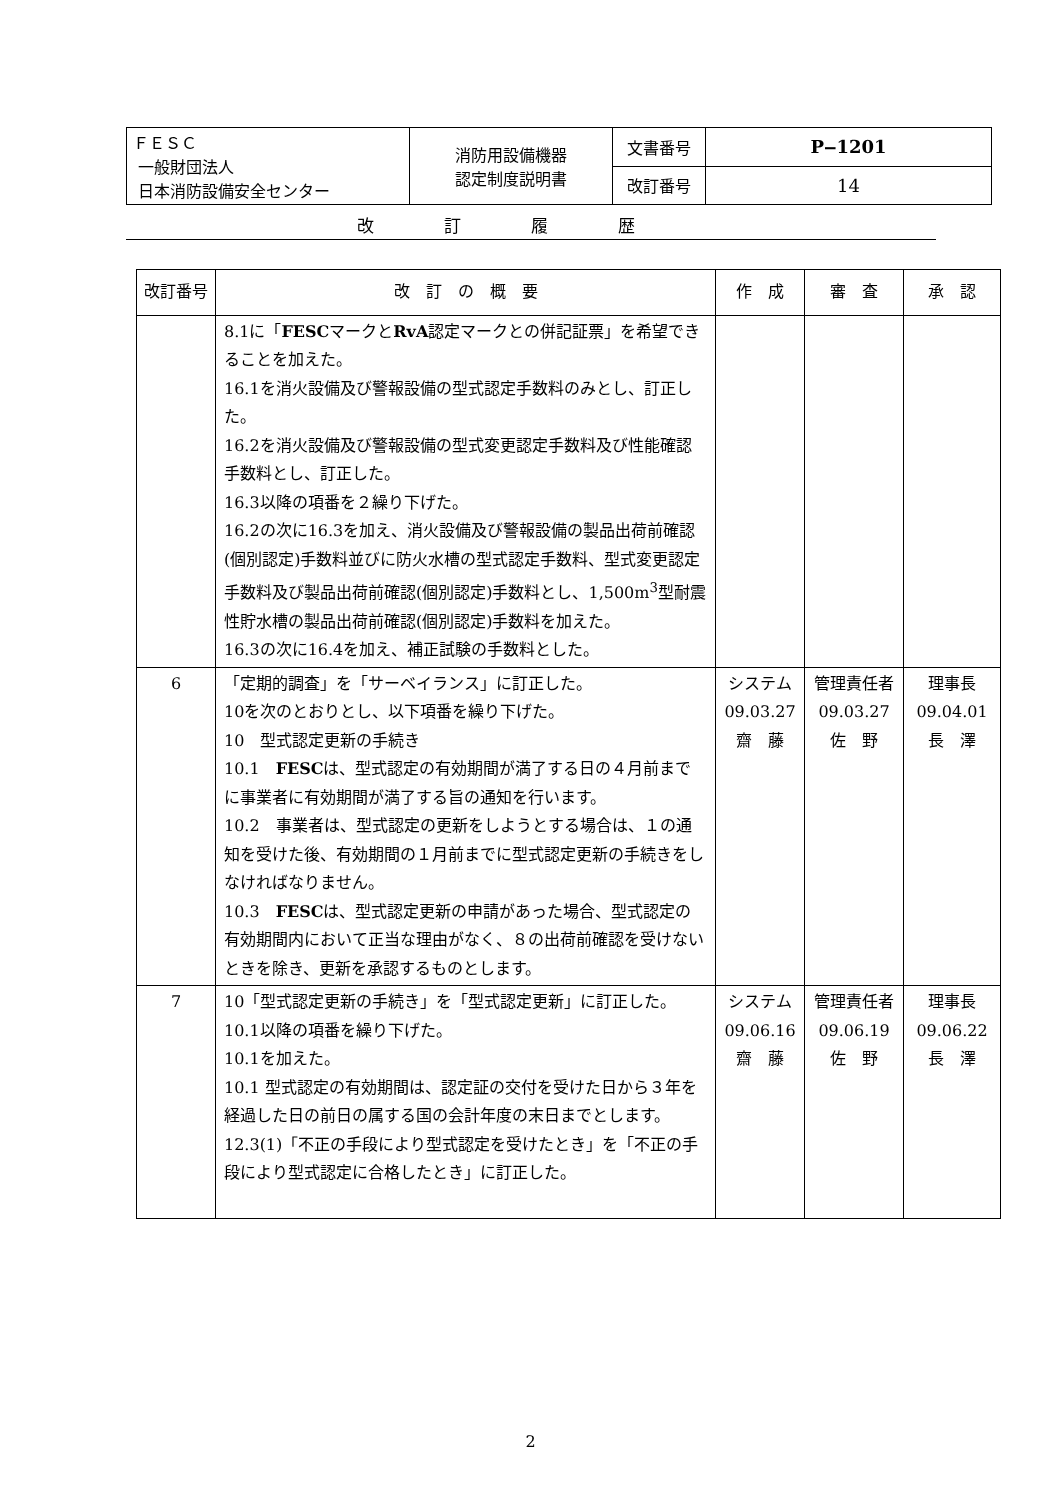| ＦＥＳＣ 一般財団法人 日本消防設備安全センター | 消防用設備機器 認定制度説明書 | 文書番号 | P‒1201 |
| | | 改訂番号 | 14 |
改訂履歴
| 改訂番号 | 改 訂 の 概 要 | 作 成 | 審 査 | 承 認 |
| --- | --- | --- | --- | --- |
| | 8.1に「 FESC マークと RvA 認定マークとの併記証票」を希望できることを加えた。 16.1を消火設備及び警報設備の型式認定手数料のみとし、訂正した。 16.2を消火設備及び警報設備の型式変更認定手数料及び性能確認手数料とし、訂正した。 16.3以降の項番を２繰り下げた。 16.2の次に16.3を加え、消火設備及び警報設備の製品出荷前確認(個別認定)手数料並びに防火水槽の型式認定手数料、型式変更認定手数料及び製品出荷前確認(個別認定)手数料とし、1,500m<sup>3</sup>型耐震性貯水槽の製品出荷前確認(個別認定)手数料を加えた。 16.3の次に16.4を加え、補正試験の手数料とした。 | | | |
| 6 | 「定期的調査」を「サーベイランス」に訂正した。 10を次のとおりとし、以下項番を繰り下げた。 10 型式認定更新の手続き 10.1 FESC は、型式認定の有効期間が満了する日の４月前までに事業者に有効期間が満了する旨の通知を行います。 10.2 事業者は、型式認定の更新をしようとする場合は、１の通知を受けた後、有効期間の１月前までに型式認定更新の手続きをしなければなりません。 10.3 FESC は、型式認定更新の申請があった場合、型式認定の有効期間内において正当な理由がなく、８の出荷前確認を受けないときを除き、更新を承認するものとします。 | システム 09.03.27 齋 藤 | 管理責任者 09.03.27 佐 野 | 理事長 09.04.01 長 澤 |
| 7 | 10「型式認定更新の手続き」を「型式認定更新」に訂正した。 10.1以降の項番を繰り下げた。 10.1を加えた。 10.1 型式認定の有効期間は、認定証の交付を受けた日から３年を経過した日の前日の属する国の会計年度の末日までとします。 12.3(1)「不正の手段により型式認定を受けたとき」を「不正の手段により型式認定に合格したとき」に訂正した。 | システム 09.06.16 齋 藤 | 管理責任者 09.06.19 佐 野 | 理事長 09.06.22 長 澤 |
2